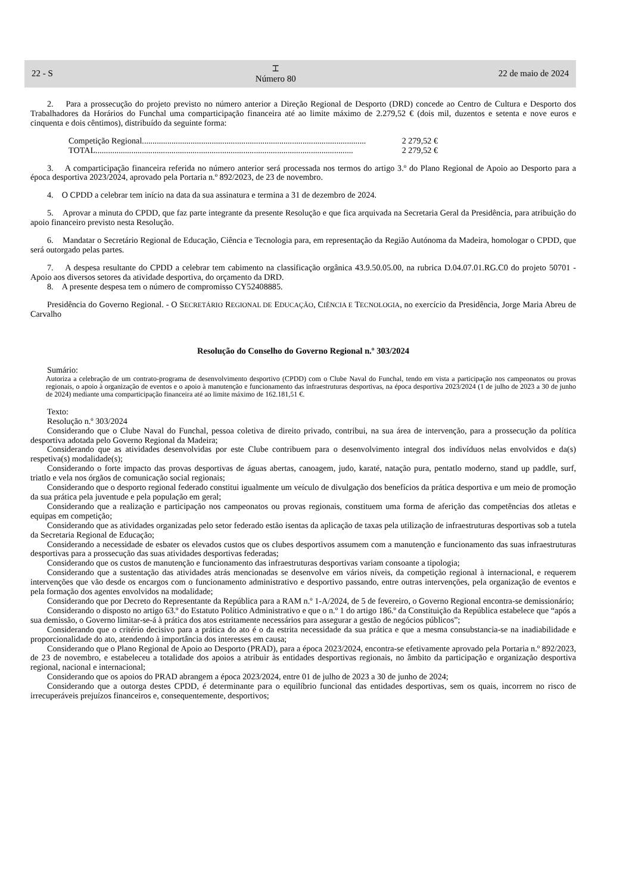22 - S
⌶
Número 80
22 de maio de 2024
2. Para a prossecução do projeto previsto no número anterior a Direção Regional de Desporto (DRD) concede ao Centro de Cultura e Desporto dos Trabalhadores da Horários do Funchal uma comparticipação financeira até ao limite máximo de 2.279,52 € (dois mil, duzentos e setenta e nove euros e cinquenta e dois cêntimos), distribuído da seguinte forma:
Competição Regional.......................................................................................................... 2 279,52 €
TOTAL .......................................................................................................................... 2 279,52 €
3. A comparticipação financeira referida no número anterior será processada nos termos do artigo 3.º do Plano Regional de Apoio ao Desporto para a época desportiva 2023/2024, aprovado pela Portaria n.º 892/2023, de 23 de novembro.
4. O CPDD a celebrar tem início na data da sua assinatura e termina a 31 de dezembro de 2024.
5. Aprovar a minuta do CPDD, que faz parte integrante da presente Resolução e que fica arquivada na Secretaria Geral da Presidência, para atribuição do apoio financeiro previsto nesta Resolução.
6. Mandatar o Secretário Regional de Educação, Ciência e Tecnologia para, em representação da Região Autónoma da Madeira, homologar o CPDD, que será outorgado pelas partes.
7. A despesa resultante do CPDD a celebrar tem cabimento na classificação orgânica 43.9.50.05.00, na rubrica D.04.07.01.RG.C0 do projeto 50701 - Apoio aos diversos setores da atividade desportiva, do orçamento da DRD.
8. A presente despesa tem o número de compromisso CY52408885.
Presidência do Governo Regional. - O SECRETÁRIO REGIONAL DE EDUCAÇÃO, CIÊNCIA E TECNOLOGIA, no exercício da Presidência, Jorge Maria Abreu de Carvalho
Resolução do Conselho do Governo Regional n.º 303/2024
Sumário:
Autoriza a celebração de um contrato-programa de desenvolvimento desportivo (CPDD) com o Clube Naval do Funchal, tendo em vista a participação nos campeonatos ou provas regionais, o apoio à organização de eventos e o apoio à manutenção e funcionamento das infraestruturas desportivas, na época desportiva 2023/2024 (1 de julho de 2023 a 30 de junho de 2024) mediante uma comparticipação financeira até ao limite máximo de 162.181,51 €.
Texto:
Resolução n.º 303/2024
Considerando que o Clube Naval do Funchal, pessoa coletiva de direito privado, contribui, na sua área de intervenção, para a prossecução da política desportiva adotada pelo Governo Regional da Madeira;
Considerando que as atividades desenvolvidas por este Clube contribuem para o desenvolvimento integral dos indivíduos nelas envolvidos e da(s) respetiva(s) modalidade(s);
Considerando o forte impacto das provas desportivas de águas abertas, canoagem, judo, karaté, natação pura, pentatlo moderno, stand up paddle, surf, triatlo e vela nos órgãos de comunicação social regionais;
Considerando que o desporto regional federado constitui igualmente um veículo de divulgação dos benefícios da prática desportiva e um meio de promoção da sua prática pela juventude e pela população em geral;
Considerando que a realização e participação nos campeonatos ou provas regionais, constituem uma forma de aferição das competências dos atletas e equipas em competição;
Considerando que as atividades organizadas pelo setor federado estão isentas da aplicação de taxas pela utilização de infraestruturas desportivas sob a tutela da Secretaria Regional de Educação;
Considerando a necessidade de esbater os elevados custos que os clubes desportivos assumem com a manutenção e funcionamento das suas infraestruturas desportivas para a prossecução das suas atividades desportivas federadas;
Considerando que os custos de manutenção e funcionamento das infraestruturas desportivas variam consoante a tipologia;
Considerando que a sustentação das atividades atrás mencionadas se desenvolve em vários níveis, da competição regional à internacional, e requerem intervenções que vão desde os encargos com o funcionamento administrativo e desportivo passando, entre outras intervenções, pela organização de eventos e pela formação dos agentes envolvidos na modalidade;
Considerando que por Decreto do Representante da República para a RAM n.º 1-A/2024, de 5 de fevereiro, o Governo Regional encontra-se demissionário;
Considerando o disposto no artigo 63.º do Estatuto Político Administrativo e que o n.º 1 do artigo 186.º da Constituição da República estabelece que “após a sua demissão, o Governo limitar-se-á à prática dos atos estritamente necessários para assegurar a gestão de negócios públicos”;
Considerando que o critério decisivo para a prática do ato é o da estrita necessidade da sua prática e que a mesma consubstancia-se na inadiabilidade e proporcionalidade do ato, atendendo à importância dos interesses em causa;
Considerando que o Plano Regional de Apoio ao Desporto (PRAD), para a época 2023/2024, encontra-se efetivamente aprovado pela Portaria n.º 892/2023, de 23 de novembro, e estabeleceu a totalidade dos apoios a atribuir às entidades desportivas regionais, no âmbito da participação e organização desportiva regional, nacional e internacional;
Considerando que os apoios do PRAD abrangem a época 2023/2024, entre 01 de julho de 2023 a 30 de junho de 2024;
Considerando que a outorga destes CPDD, é determinante para o equilíbrio funcional das entidades desportivas, sem os quais, incorrem no risco de irrecuperáveis prejuízos financeiros e, consequentemente, desportivos;